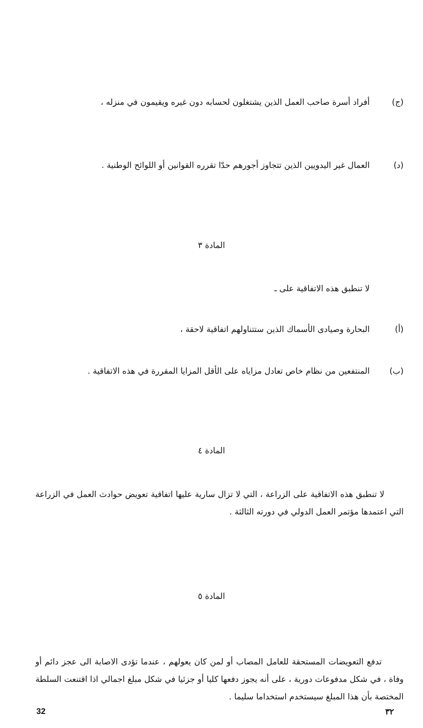(ج) أفراد أسرة صاحب العمل الذين يشتغلون لحسابه دون غيره ويقيمون في منزله ،
(د) العمال غير اليدويين الذين تتجاوز أجورهم حدّا تقرره القوانين أو اللوائح الوطنية .
المادة ٣
لا تنطبق هذه الاتفاقية على ـ
(أ) البحارة وصيادى الأسماك الذين ستتناولهم اتفاقية لاحقة ،
(ب) المنتفعين من نظام خاص تعادل مزاياه على الأقل المزايا المقررة في هذه الاتفاقية .
المادة ٤
لا تنطبق هذه الاتفاقية على الزراعة ، التي لا تزال سارية عليها اتفاقية تعويض حوادث العمل في الزراعة التي اعتمدها مؤتمر العمل الدولي في دورته الثالثة .
المادة ٥
تدفع التعويضات المستحقة للعامل المصاب أو لمن كان يعولهم ، عندما تؤدى الاصابة الى عجز دائم أو وفاة ، في شكل مدفوعات دورية ، على أنه يجوز دفعها كليا أو جزئيا في شكل مبلغ اجمالي اذا اقتنعت السلطة المختصة بأن هذا المبلغ سيستخدم استخداما سليما .
32 ٣٢